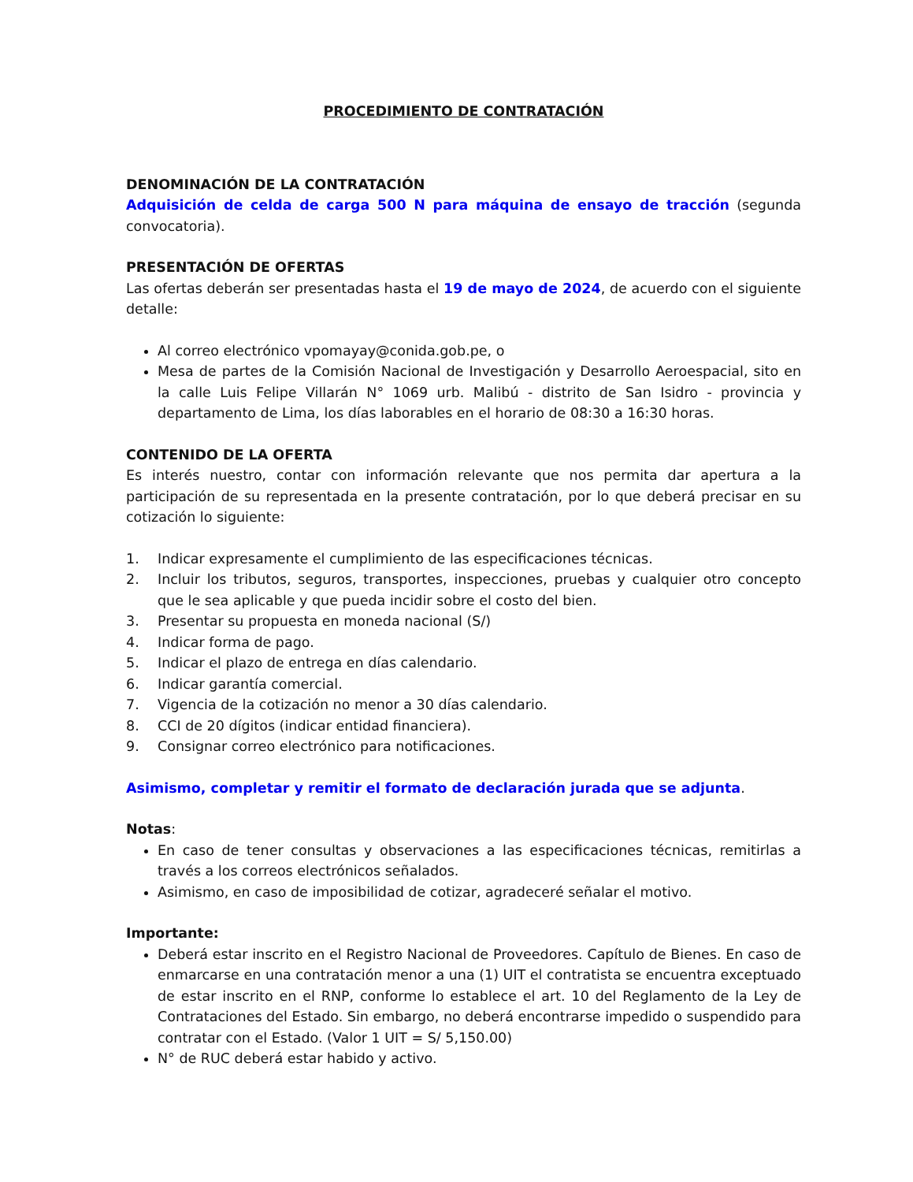PROCEDIMIENTO DE CONTRATACIÓN
DENOMINACIÓN DE LA CONTRATACIÓN
Adquisición de celda de carga 500 N para máquina de ensayo de tracción (segunda convocatoria).
PRESENTACIÓN DE OFERTAS
Las ofertas deberán ser presentadas hasta el 19 de mayo de 2024, de acuerdo con el siguiente detalle:
Al correo electrónico vpomayay@conida.gob.pe, o
Mesa de partes de la Comisión Nacional de Investigación y Desarrollo Aeroespacial, sito en la calle Luis Felipe Villarán N° 1069 urb. Malibú - distrito de San Isidro - provincia y departamento de Lima, los días laborables en el horario de 08:30 a 16:30 horas.
CONTENIDO DE LA OFERTA
Es interés nuestro, contar con información relevante que nos permita dar apertura a la participación de su representada en la presente contratación, por lo que deberá precisar en su cotización lo siguiente:
1. Indicar expresamente el cumplimiento de las especificaciones técnicas.
2. Incluir los tributos, seguros, transportes, inspecciones, pruebas y cualquier otro concepto que le sea aplicable y que pueda incidir sobre el costo del bien.
3. Presentar su propuesta en moneda nacional (S/)
4. Indicar forma de pago.
5. Indicar el plazo de entrega en días calendario.
6. Indicar garantía comercial.
7. Vigencia de la cotización no menor a 30 días calendario.
8. CCI de 20 dígitos (indicar entidad financiera).
9. Consignar correo electrónico para notificaciones.
Asimismo, completar y remitir el formato de declaración jurada que se adjunta.
Notas:
En caso de tener consultas y observaciones a las especificaciones técnicas, remitirlas a través a los correos electrónicos señalados.
Asimismo, en caso de imposibilidad de cotizar, agradeceré señalar el motivo.
Importante:
Deberá estar inscrito en el Registro Nacional de Proveedores. Capítulo de Bienes. En caso de enmarcarse en una contratación menor a una (1) UIT el contratista se encuentra exceptuado de estar inscrito en el RNP, conforme lo establece el art. 10 del Reglamento de la Ley de Contrataciones del Estado. Sin embargo, no deberá encontrarse impedido o suspendido para contratar con el Estado. (Valor 1 UIT = S/ 5,150.00)
N° de RUC deberá estar habido y activo.